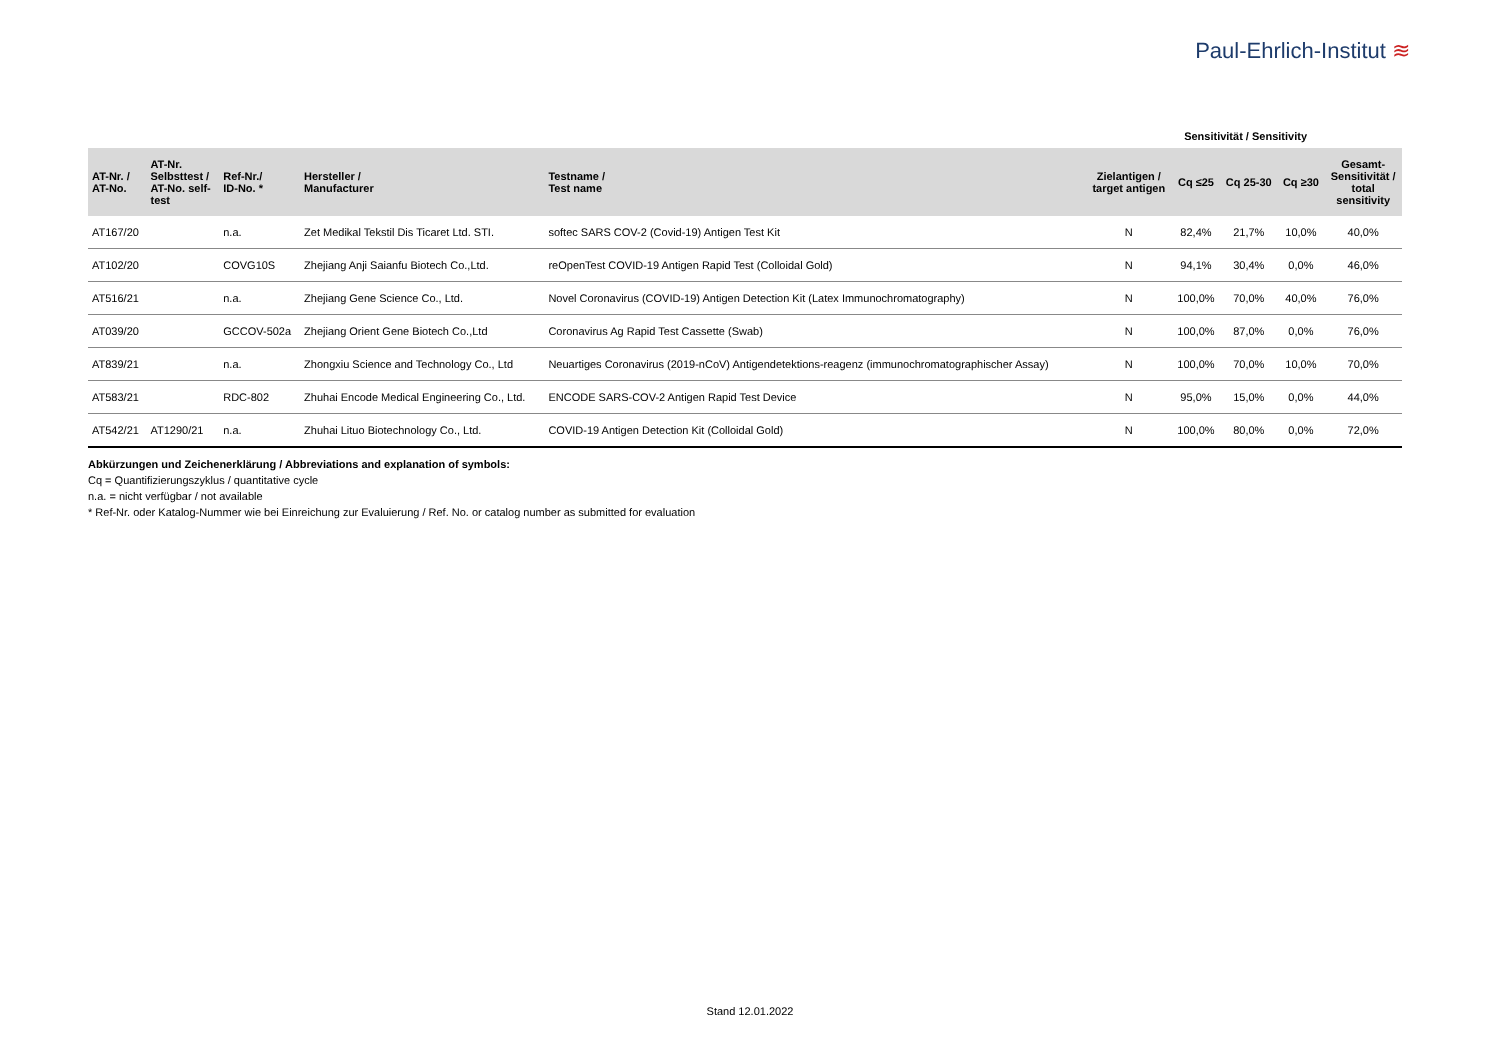Paul-Ehrlich-Institut ≋
Sensitivität / Sensitivity
| AT-Nr. / AT-No. | AT-Nr. Selbsttest / AT-No. self- test | Ref-Nr./ ID-No. * | Hersteller / Manufacturer | Testname / Test name | Zielantigen / target antigen | Cq ≤25 | Cq 25-30 | Cq ≥30 | Gesamt- Sensitivität / total sensitivity |
| --- | --- | --- | --- | --- | --- | --- | --- | --- | --- |
| AT167/20 | | n.a. | Zet Medikal Tekstil Dis Ticaret Ltd. STI. | softec SARS COV-2 (Covid-19) Antigen Test Kit | N | 82,4% | 21,7% | 10,0% | 40,0% |
| AT102/20 | | COVG10S | Zhejiang Anji Saianfu Biotech Co.,Ltd. | reOpenTest COVID-19 Antigen Rapid Test (Colloidal Gold) | N | 94,1% | 30,4% | 0,0% | 46,0% |
| AT516/21 | | n.a. | Zhejiang Gene Science Co., Ltd. | Novel Coronavirus (COVID-19) Antigen Detection Kit (Latex Immunochromatography) | N | 100,0% | 70,0% | 40,0% | 76,0% |
| AT039/20 | | GCCOV-502a | Zhejiang Orient Gene Biotech Co.,Ltd | Coronavirus Ag Rapid Test Cassette (Swab) | N | 100,0% | 87,0% | 0,0% | 76,0% |
| AT839/21 | | n.a. | Zhongxiu Science and Technology Co., Ltd | Neuartiges Coronavirus (2019-nCoV) Antigendetektions-reagenz (immunochromatographischer Assay) | N | 100,0% | 70,0% | 10,0% | 70,0% |
| AT583/21 | | RDC-802 | Zhuhai Encode Medical Engineering Co., Ltd. | ENCODE SARS-COV-2 Antigen Rapid Test Device | N | 95,0% | 15,0% | 0,0% | 44,0% |
| AT542/21 | AT1290/21 | n.a. | Zhuhai Lituo Biotechnology Co., Ltd. | COVID-19 Antigen Detection Kit (Colloidal Gold) | N | 100,0% | 80,0% | 0,0% | 72,0% |
Abkürzungen und Zeichenerklärung / Abbreviations and explanation of symbols:
Cq = Quantifizierungszyklus / quantitative cycle
n.a. = nicht verfügbar / not available
* Ref-Nr. oder Katalog-Nummer wie bei Einreichung zur Evaluierung / Ref. No. or catalog number as submitted for evaluation
Stand 12.01.2022